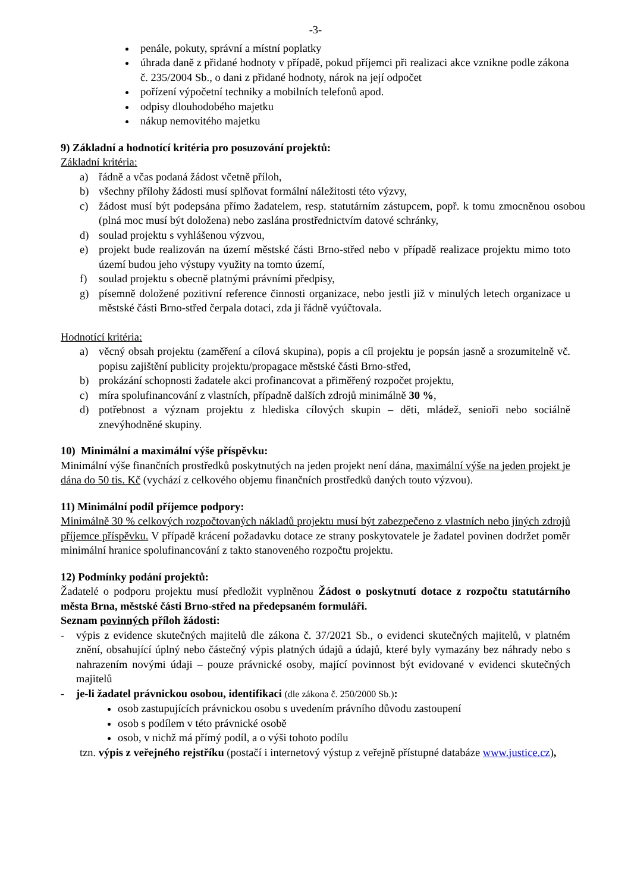-3-
penále, pokuty, správní a místní poplatky
úhrada daně z přidané hodnoty v případě, pokud příjemci při realizaci akce vznikne podle zákona č. 235/2004 Sb., o dani z přidané hodnoty, nárok na její odpočet
pořízení výpočetní techniky a mobilních telefonů apod.
odpisy dlouhodobého majetku
nákup nemovitého majetku
9) Základní a hodnotící kritéria pro posuzování projektů:
Základní kritéria:
a) řádně a včas podaná žádost včetně příloh,
b) všechny přílohy žádosti musí splňovat formální náležitosti této výzvy,
c) žádost musí být podepsána přímo žadatelem, resp. statutárním zástupcem, popř. k tomu zmocněnou osobou (plná moc musí být doložena) nebo zaslána prostřednictvím datové schránky,
d) soulad projektu s vyhlášenou výzvou,
e) projekt bude realizován na území městské části Brno-střed nebo v případě realizace projektu mimo toto území budou jeho výstupy využity na tomto území,
f) soulad projektu s obecně platnými právními předpisy,
g) písemně doložené pozitivní reference činnosti organizace, nebo jestli již v minulých letech organizace u městské části Brno-střed čerpala dotaci, zda ji řádně vyúčtovala.
Hodnotící kritéria:
a) věcný obsah projektu (zaměření a cílová skupina), popis a cíl projektu je popsán jasně a srozumitelně vč. popisu zajištění publicity projektu/propagace městské části Brno-střed,
b) prokázání schopnosti žadatele akci profinancovat a přiměřený rozpočet projektu,
c) míra spolufinancování z vlastních, případně dalších zdrojů minimálně 30 %,
d) potřebnost a význam projektu z hlediska cílových skupin – děti, mládež, senioři nebo sociálně znevýhodněné skupiny.
10) Minimální a maximální výše příspěvku:
Minimální výše finančních prostředků poskytnutých na jeden projekt není dána, maximální výše na jeden projekt je dána do 50 tis. Kč (vychází z celkového objemu finančních prostředků daných touto výzvou).
11) Minimální podíl příjemce podpory:
Minimálně 30 % celkových rozpočtovaných nákladů projektu musí být zabezpečeno z vlastních nebo jiných zdrojů příjemce příspěvku. V případě krácení požadavku dotace ze strany poskytovatele je žadatel povinen dodržet poměr minimální hranice spolufinancování z takto stanoveného rozpočtu projektu.
12) Podmínky podání projektů:
Žadatelé o podporu projektu musí předložit vyplněnou Žádost o poskytnutí dotace z rozpočtu statutárního města Brna, městské části Brno-střed na předepsaném formuláři.
Seznam povinných příloh žádosti:
- výpis z evidence skutečných majitelů dle zákona č. 37/2021 Sb., o evidenci skutečných majitelů, v platném znění, obsahující úplný nebo částečný výpis platných údajů a údajů, které byly vymazány bez náhrady nebo s nahrazením novými údaji – pouze právnické osoby, mající povinnost být evidované v evidenci skutečných majitelů
- je-li žadatel právnickou osobou, identifikaci (dle zákona č. 250/2000 Sb.):
osob zastupujících právnickou osobu s uvedením právního důvodu zastoupení
osob s podílem v této právnické osobě
osob, v nichž má přímý podíl, a o výši tohoto podílu
tzn. výpis z veřejného rejstříku (postačí i internetový výstup z veřejně přístupné databáze www.justice.cz),